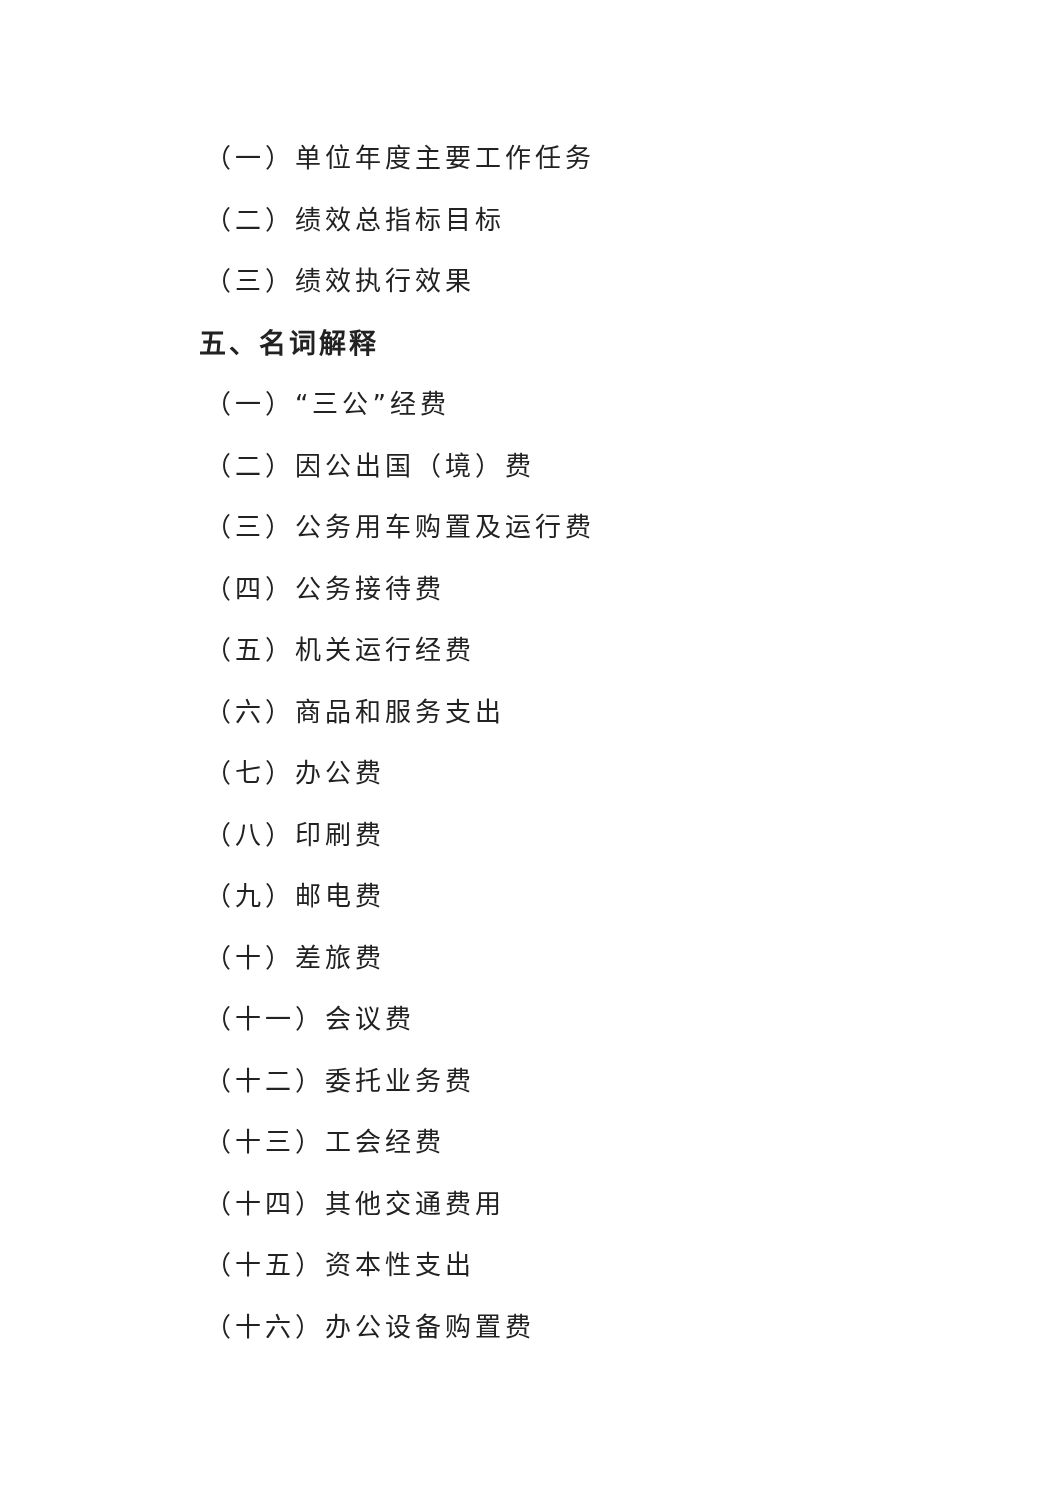（一）单位年度主要工作任务
（二）绩效总指标目标
（三）绩效执行效果
五、名词解释
（一）“三公”经费
（二）因公出国（境）费
（三）公务用车购置及运行费
（四）公务接待费
（五）机关运行经费
（六）商品和服务支出
（七）办公费
（八）印刷费
（九）邮电费
（十）差旅费
（十一）会议费
（十二）委托业务费
（十三）工会经费
（十四）其他交通费用
（十五）资本性支出
（十六）办公设备购置费